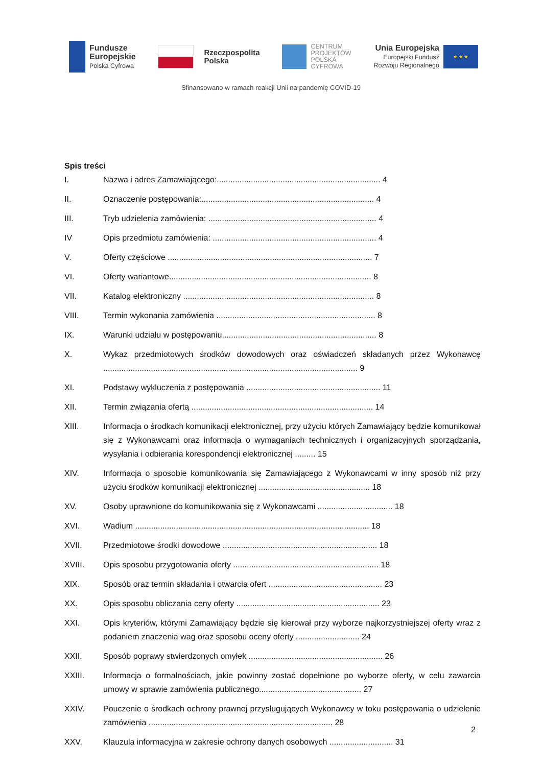Fundusze
Europejskie
Polska Cyfrowa
Rzeczpospolita
Polska
CENTRUM
PROJEKTÓW
POLSKA
CYFROWA
Unia Europejska
Europejski Fundusz
Rozwoju Regionalnego
★ ★ ★
Sfinansowano w ramach reakcji Unii na pandemię COVID-19
Spis treści
I. Nazwa i adres Zamawiającego:........................................................................ 4
II. Oznaczenie postępowania:............................................................................ 4
III. Tryb udzielenia zamówienia: .......................................................................... 4
IV Opis przedmiotu zamówienia: ........................................................................ 4
V. Oferty częściowe .......................................................................................... 7
VI. Oferty wariantowe......................................................................................... 8
VII. Katalog elektroniczny .................................................................................... 8
VIII. Termin wykonania zamówienia ...................................................................... 8
IX. Warunki udziału w postępowaniu.................................................................... 8
X. Wykaz przedmiotowych środków dowodowych oraz oświadczeń składanych przez Wykonawcę ................................................................................................................ 9
XI. Podstawy wykluczenia z postępowania ........................................................... 11
XII. Termin związania ofertą ................................................................................ 14
XIII. Informacja o środkach komunikacji elektronicznej, przy użyciu których Zamawiający będzie komunikował się z Wykonawcami oraz informacja o wymaganiach technicznych i organizacyjnych sporządzania, wysyłania i odbierania korespondencji elektronicznej ......... 15
XIV. Informacja o sposobie komunikowania się Zamawiającego z Wykonawcami w inny sposób niż przy użyciu środków komunikacji elektronicznej ................................................. 18
XV. Osoby uprawnione do komunikowania się z Wykonawcami ................................. 18
XVI. Wadium ....................................................................................................... 18
XVII. Przedmiotowe środki dowodowe .................................................................... 18
XVIII. Opis sposobu przygotowania oferty ................................................................ 18
XIX. Sposób oraz termin składania i otwarcia ofert .................................................. 23
XX. Opis sposobu obliczania ceny oferty ............................................................... 23
XXI. Opis kryteriów, którymi Zamawiający będzie się kierował przy wyborze najkorzystniejszej oferty wraz z podaniem znaczenia wag oraz sposobu oceny oferty ............................ 24
XXII. Sposób poprawy stwierdzonych omyłek ........................................................... 26
XXIII. Informacja o formalnościach, jakie powinny zostać dopełnione po wyborze oferty, w celu zawarcia umowy w sprawie zamówienia publicznego............................................. 27
XXIV. Pouczenie o środkach ochrony prawnej przysługujących Wykonawcy w toku postępowania o udzielenie zamówienia ................................................................................. 28
XXV. Klauzula informacyjna w zakresie ochrony danych osobowych ............................ 31
2